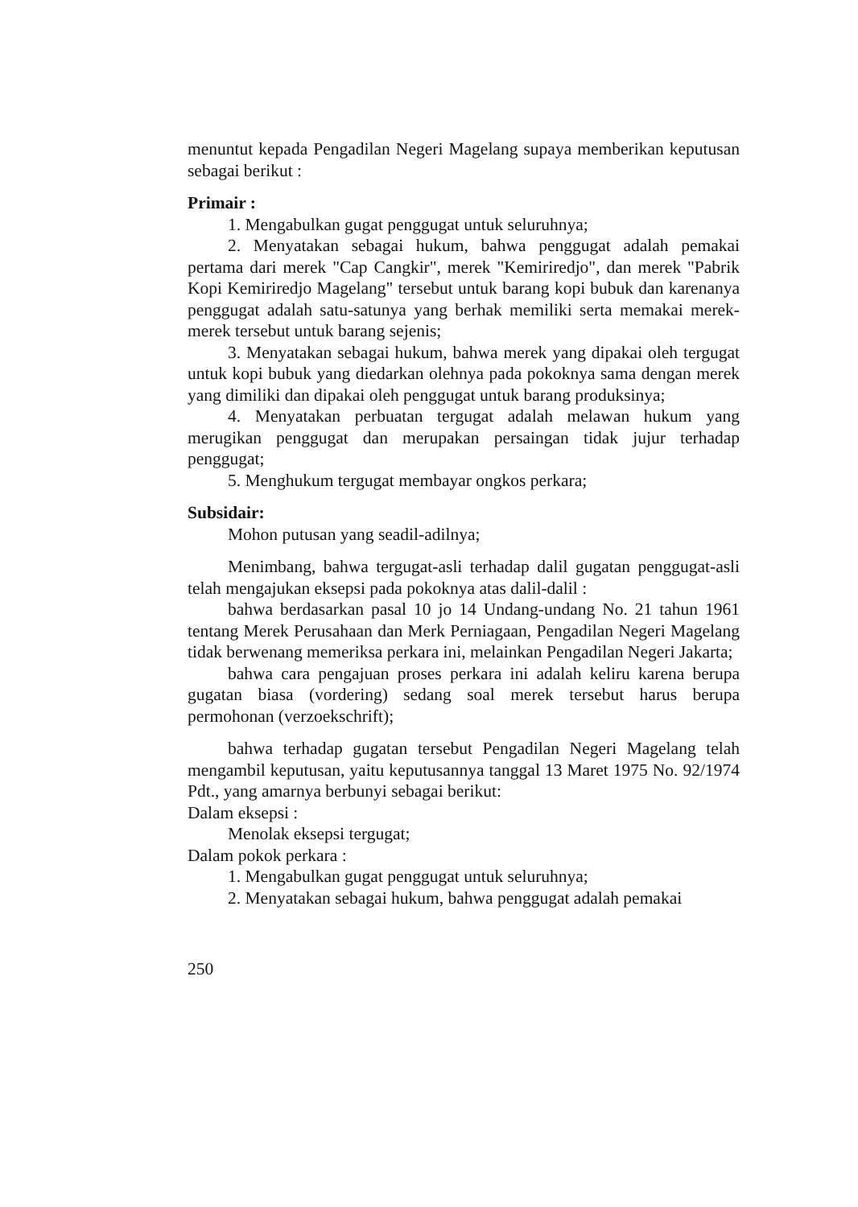menuntut kepada Pengadilan Negeri Magelang supaya memberikan keputusan sebagai berikut :
Primair :
1. Mengabulkan gugat penggugat untuk seluruhnya;
2. Menyatakan sebagai hukum, bahwa penggugat adalah pemakai pertama dari merek "Cap Cangkir", merek "Kemiriredjo", dan merek "Pabrik Kopi Kemiriredjo Magelang" tersebut untuk barang kopi bubuk dan karenanya penggugat adalah satu-satunya yang berhak memiliki serta memakai merek-merek tersebut untuk barang sejenis;
3. Menyatakan sebagai hukum, bahwa merek yang dipakai oleh tergugat untuk kopi bubuk yang diedarkan olehnya pada pokoknya sama dengan merek yang dimiliki dan dipakai oleh penggugat untuk barang produksinya;
4. Menyatakan perbuatan tergugat adalah melawan hukum yang merugikan penggugat dan merupakan persaingan tidak jujur terhadap penggugat;
5. Menghukum tergugat membayar ongkos perkara;
Subsidair:
Mohon putusan yang seadil-adilnya;
Menimbang, bahwa tergugat-asli terhadap dalil gugatan penggugat-asli telah mengajukan eksepsi pada pokoknya atas dalil-dalil :
bahwa berdasarkan pasal 10 jo 14 Undang-undang No. 21 tahun 1961 tentang Merek Perusahaan dan Merk Perniagaan, Pengadilan Negeri Magelang tidak berwenang memeriksa perkara ini, melainkan Pengadilan Negeri Jakarta;
bahwa cara pengajuan proses perkara ini adalah keliru karena berupa gugatan biasa (vordering) sedang soal merek tersebut harus berupa permohonan (verzoekschrift);
bahwa terhadap gugatan tersebut Pengadilan Negeri Magelang telah mengambil keputusan, yaitu keputusannya tanggal 13 Maret 1975 No. 92/1974 Pdt., yang amarnya berbunyi sebagai berikut:
Dalam eksepsi :
Menolak eksepsi tergugat;
Dalam pokok perkara :
1. Mengabulkan gugat penggugat untuk seluruhnya;
2. Menyatakan sebagai hukum, bahwa penggugat adalah pemakai
250